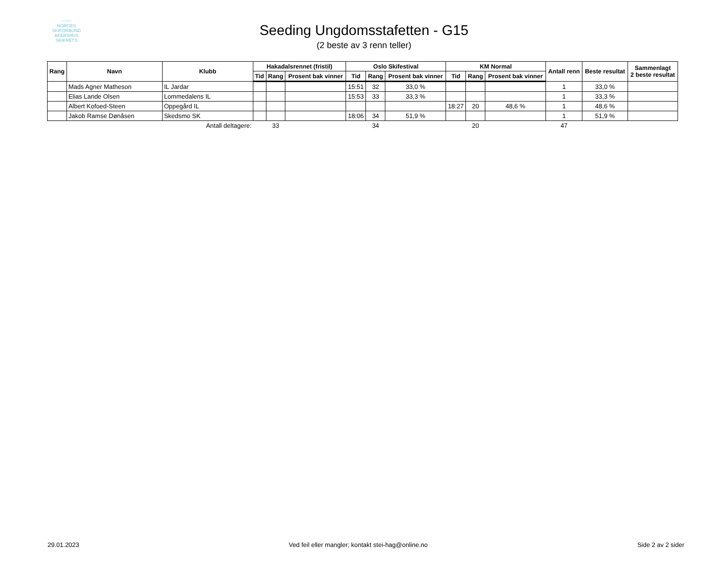~~~~
NORGES
SKIFORBUND
AKERSHUS SKIKRETS
Seeding Ungdomsstafetten - G15
(2 beste av 3 renn teller)
| Rang | Navn | Klubb | Hakadalsrennet (fristil) | | | Oslo Skifestival | | | KM Normal | | | Antall renn | Beste resultat | Sammenlagt 2 beste resultat |
| --- | --- | --- | --- | --- | --- | --- | --- | --- | --- | --- | --- | --- | --- | --- |
| | | | Tid | Rang | Prosent bak vinner | Tid | Rang | Prosent bak vinner | Tid | Rang | Prosent bak vinner | | | |
| | Mads Agner Matheson | IL Jardar | | | | 15:51 | 32 | 33,0 % | | | | 1 | 33,0 % | |
| | Elias Lande Olsen | Lommedalens IL | | | | 15:53 | 33 | 33,3 % | | | | 1 | 33,3 % | |
| | Albert Kofoed-Steen | Oppegård IL | | | | | | | 18:27 | 20 | 48,6 % | 1 | 48,6 % | |
| | Jakob Ramse Dønåsen | Skedsmo SK | | | | 18:06 | 34 | 51,9 % | | | | 1 | 51,9 % | |
| | | Antall deltagere: | | 33 | | | 34 | | | 20 | | 47 | | |
29.01.2023 Ved feil eller mangler; kontakt stei-hag@online.no Side 2 av 2 sider